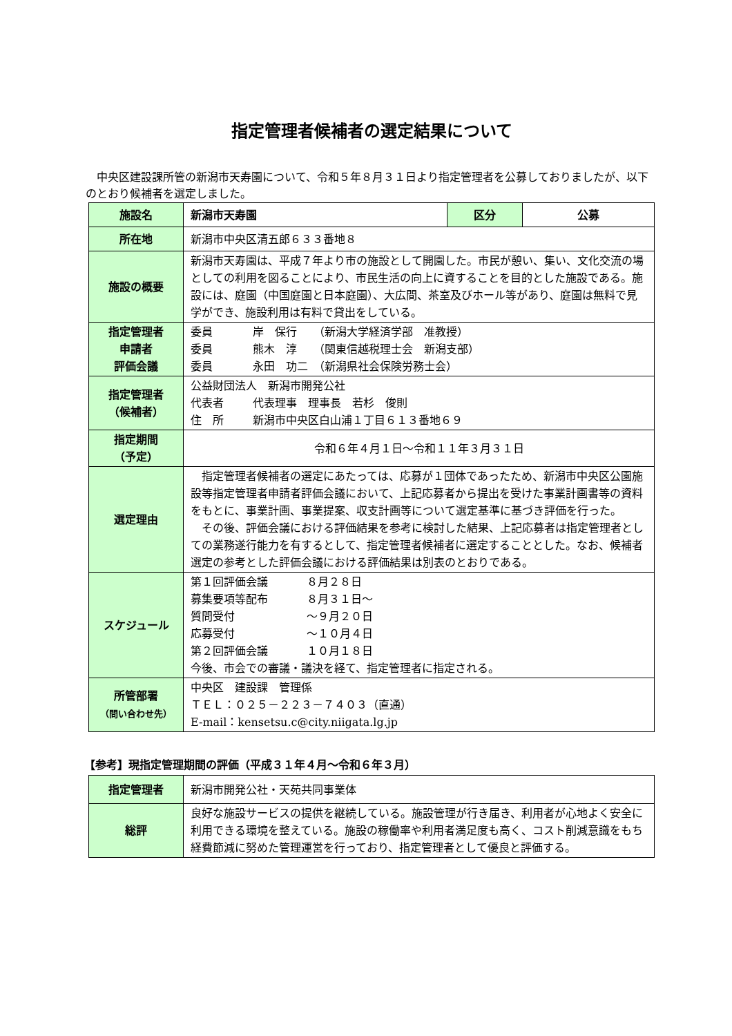指定管理者候補者の選定結果について
中央区建設課所管の新潟市天寿園について、令和５年８月３１日より指定管理者を公募しておりましたが、以下のとおり候補者を選定しました。
| 施設名 | 新潟市天寿園 | 区分 | 公募 |
| 所在地 | 新潟市中央区清五郎６３３番地８ | | |
| 施設の概要 | 新潟市天寿園は、平成７年より市の施設として開園した。市民が憩い、集い、文化交流の場としての利用を図ることにより、市民生活の向上に資することを目的とした施設である。施設には、庭園（中国庭園と日本庭園）、大広間、茶室及びホール等があり、庭園は無料で見学ができ、施設利用は有料で貸出をしている。 | | |
| 指定管理者 申請者 評価会議 | 委員 岸 保行 （新潟大学経済学部 准教授） 委員 熊木 淳 （関東信越税理士会 新潟支部） 委員 永田 功二 （新潟県社会保険労務士会） | | |
| 指定管理者 （候補者） | 公益財団法人 新潟市開発公社 代表者 代表理事 理事長 若杉 俊則 住 所 新潟市中央区白山浦１丁目６１３番地６９ | | |
| 指定期間 （予定） | 令和６年４月１日～令和１１年３月３１日 | | |
| 選定理由 | 指定管理者候補者の選定にあたっては、応募が１団体であったため、新潟市中央区公園施設等指定管理者申請者評価会議において、上記応募者から提出を受けた事業計画書等の資料をもとに、事業計画、事業提案、収支計画等について選定基準に基づき評価を行った。 その後、評価会議における評価結果を参考に検討した結果、上記応募者は指定管理者としての業務遂行能力を有するとして、指定管理者候補者に選定することとした。なお、候補者選定の参考とした評価会議における評価結果は別表のとおりである。 | | |
| スケジュール | 第１回評価会議 ８月２８日 募集要項等配布 ８月３１日～ 質問受付 ～９月２０日 応募受付 ～１０月４日 第２回評価会議 １０月１８日 今後、市会での審議・議決を経て、指定管理者に指定される。 | | |
| 所管部署 （問い合わせ先） | 中央区 建設課 管理係 ＴＥＬ：０２５－２２３－７４０３（直通） E-mail：kensetsu.c@city.niigata.lg.jp | | |
【参考】現指定管理期間の評価（平成３１年４月～令和６年３月）
| 指定管理者 | 新潟市開発公社・天苑共同事業体 |
| 総評 | 良好な施設サービスの提供を継続している。施設管理が行き届き、利用者が心地よく安全に利用できる環境を整えている。施設の稼働率や利用者満足度も高く、コスト削減意識をもち経費節減に努めた管理運営を行っており、指定管理者として優良と評価する。 |